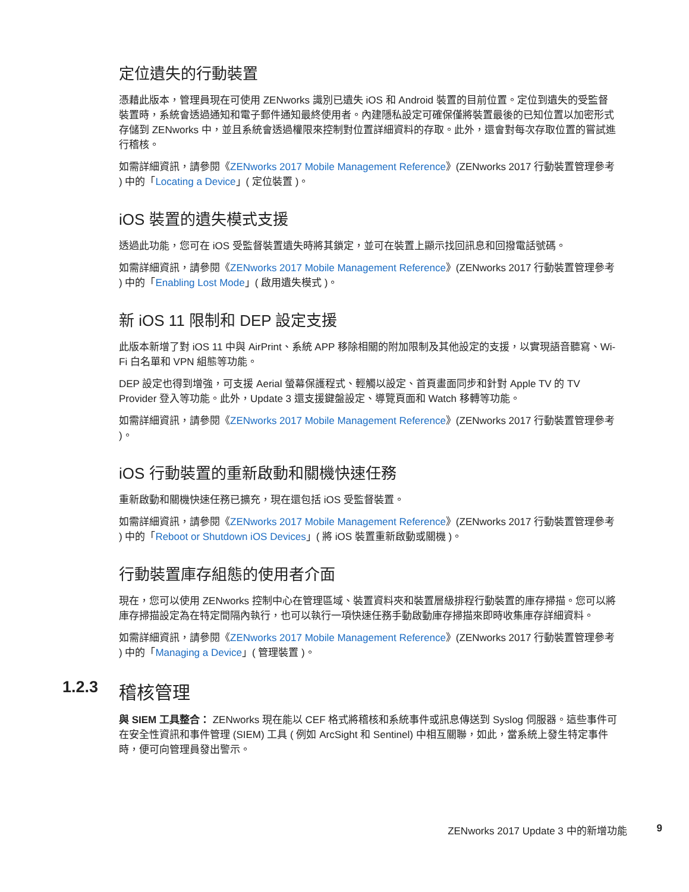定位遺失的行動裝置
憑藉此版本，管理員現在可使用 ZENworks 識別已遺失 iOS 和 Android 裝置的目前位置。定位到遺失的受監督裝置時，系統會透過通知和電子郵件通知最終使用者。內建隱私設定可確保僅將裝置最後的已知位置以加密形式存儲到 ZENworks 中，並且系統會透過權限來控制對位置詳細資料的存取。此外，還會對每次存取位置的嘗試進行稽核。
如需詳細資訊，請參閱《ZENworks 2017 Mobile Management Reference》(ZENworks 2017 行動裝置管理參考 ) 中的「Locating a Device」( 定位裝置 )。
iOS 裝置的遺失模式支援
透過此功能，您可在 iOS 受監督裝置遺失時將其鎖定，並可在裝置上顯示找回訊息和回撥電話號碼。
如需詳細資訊，請參閱《ZENworks 2017 Mobile Management Reference》(ZENworks 2017 行動裝置管理參考 ) 中的「Enabling Lost Mode」( 啟用遺失模式 )。
新 iOS 11 限制和 DEP 設定支援
此版本新增了對 iOS 11 中與 AirPrint、系統 APP 移除相關的附加限制及其他設定的支援，以實現語音聽寫、Wi-Fi 白名單和 VPN 組態等功能。
DEP 設定也得到增強，可支援 Aerial 螢幕保護程式、輕觸以設定、首頁畫面同步和針對 Apple TV 的 TV Provider 登入等功能。此外，Update 3 還支援鍵盤設定、導覽頁面和 Watch 移轉等功能。
如需詳細資訊，請參閱《ZENworks 2017 Mobile Management Reference》(ZENworks 2017 行動裝置管理參考 )。
iOS 行動裝置的重新啟動和關機快速任務
重新啟動和關機快速任務已擴充，現在還包括 iOS 受監督裝置。
如需詳細資訊，請參閱《ZENworks 2017 Mobile Management Reference》(ZENworks 2017 行動裝置管理參考 ) 中的「Reboot or Shutdown iOS Devices」( 將 iOS 裝置重新啟動或關機 )。
行動裝置庫存組態的使用者介面
現在，您可以使用 ZENworks 控制中心在管理區域、裝置資料夾和裝置層級排程行動裝置的庫存掃描。您可以將庫存掃描設定為在特定間隔內執行，也可以執行一項快速任務手動啟動庫存掃描來即時收集庫存詳細資料。
如需詳細資訊，請參閱《ZENworks 2017 Mobile Management Reference》(ZENworks 2017 行動裝置管理參考 ) 中的「Managing a Device」( 管理裝置 )。
1.2.3 稽核管理
與 SIEM 工具整合： ZENworks 現在能以 CEF 格式將稽核和系統事件或訊息傳送到 Syslog 伺服器。這些事件可在安全性資訊和事件管理 (SIEM) 工具 ( 例如 ArcSight 和 Sentinel) 中相互關聯，如此，當系統上發生特定事件時，便可向管理員發出警示。
ZENworks 2017 Update 3 中的新增功能 9